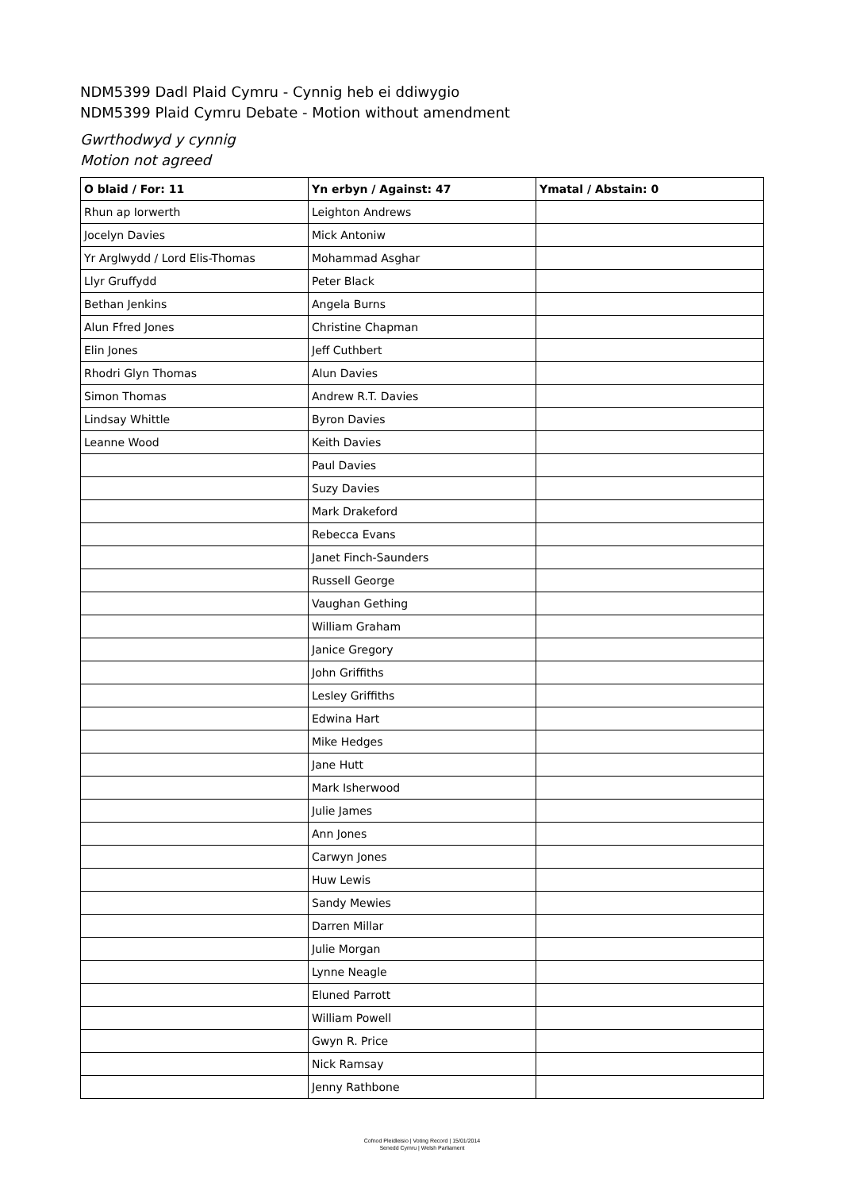NDM5399 Dadl Plaid Cymru - Cynnig heb ei ddiwygio
NDM5399 Plaid Cymru Debate - Motion without amendment
Gwrthodwyd y cynnig
Motion not agreed
| O blaid / For: 11 | Yn erbyn / Against: 47 | Ymatal / Abstain: 0 |
| --- | --- | --- |
| Rhun ap Iorwerth | Leighton Andrews | |
| Jocelyn Davies | Mick Antoniw | |
| Yr Arglwydd / Lord Elis-Thomas | Mohammad Asghar | |
| Llyr Gruffydd | Peter Black | |
| Bethan Jenkins | Angela Burns | |
| Alun Ffred Jones | Christine Chapman | |
| Elin Jones | Jeff Cuthbert | |
| Rhodri Glyn Thomas | Alun Davies | |
| Simon Thomas | Andrew R.T. Davies | |
| Lindsay Whittle | Byron Davies | |
| Leanne Wood | Keith Davies | |
| | Paul Davies | |
| | Suzy Davies | |
| | Mark Drakeford | |
| | Rebecca Evans | |
| | Janet Finch-Saunders | |
| | Russell George | |
| | Vaughan Gething | |
| | William Graham | |
| | Janice Gregory | |
| | John Griffiths | |
| | Lesley Griffiths | |
| | Edwina Hart | |
| | Mike Hedges | |
| | Jane Hutt | |
| | Mark Isherwood | |
| | Julie James | |
| | Ann Jones | |
| | Carwyn Jones | |
| | Huw Lewis | |
| | Sandy Mewies | |
| | Darren Millar | |
| | Julie Morgan | |
| | Lynne Neagle | |
| | Eluned Parrott | |
| | William Powell | |
| | Gwyn R. Price | |
| | Nick Ramsay | |
| | Jenny Rathbone | |
Cofnod Pleidleisio | Voting Record | 15/01/2014
Senedd Cymru | Welsh Parliament